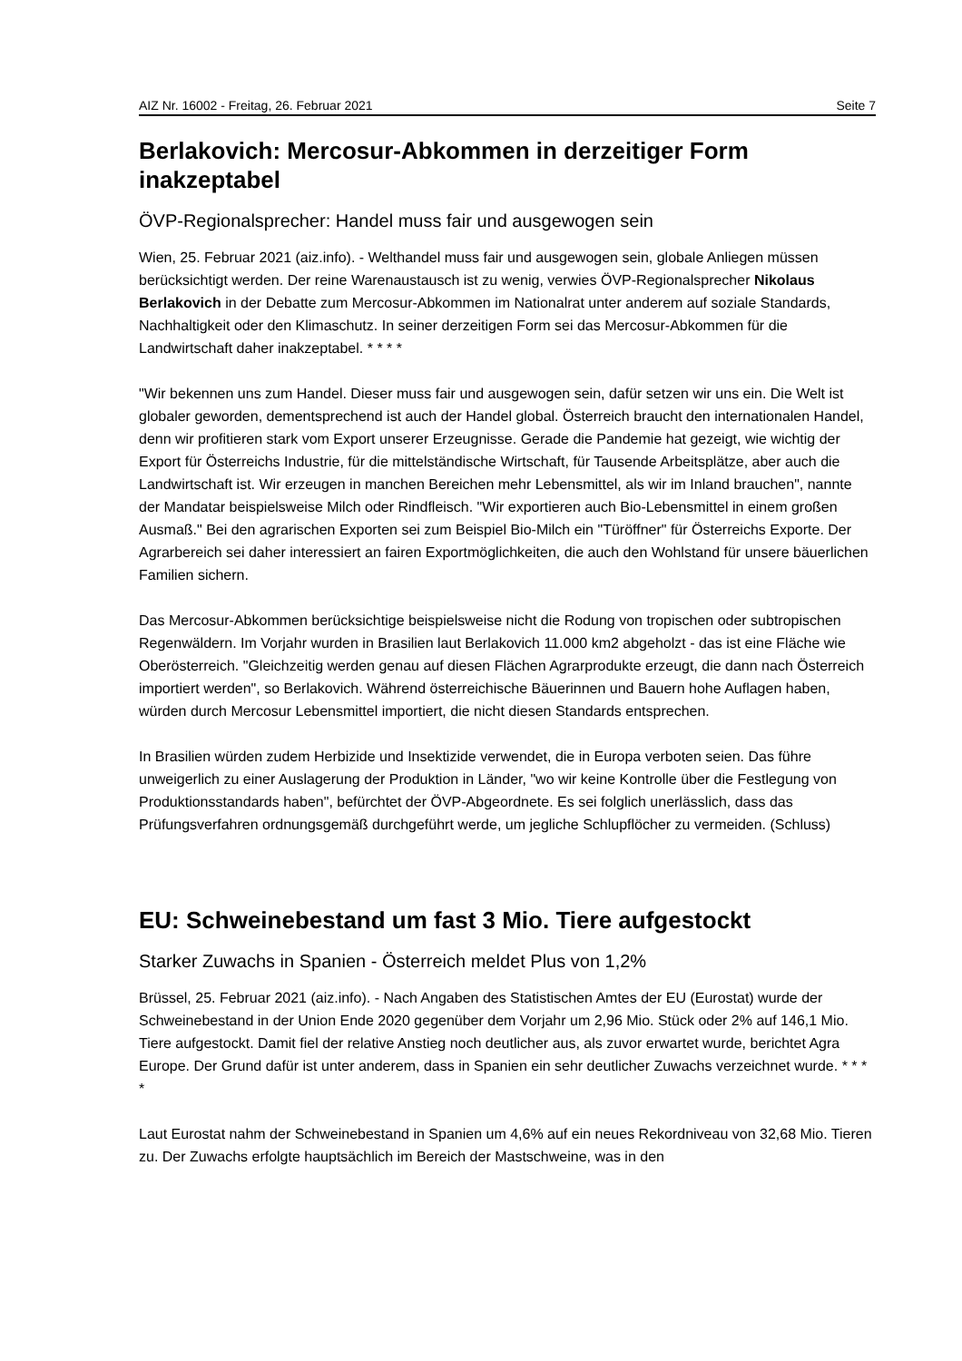AIZ Nr. 16002 - Freitag, 26. Februar 2021 Seite 7
Berlakovich: Mercosur-Abkommen in derzeitiger Form inakzeptabel
ÖVP-Regionalsprecher: Handel muss fair und ausgewogen sein
Wien, 25. Februar 2021 (aiz.info). - Welthandel muss fair und ausgewogen sein, globale Anliegen müssen berücksichtigt werden. Der reine Warenaustausch ist zu wenig, verwies ÖVP-Regionalsprecher Nikolaus Berlakovich in der Debatte zum Mercosur-Abkommen im Nationalrat unter anderem auf soziale Standards, Nachhaltigkeit oder den Klimaschutz. In seiner derzeitigen Form sei das Mercosur-Abkommen für die Landwirtschaft daher inakzeptabel. * * * *
"Wir bekennen uns zum Handel. Dieser muss fair und ausgewogen sein, dafür setzen wir uns ein. Die Welt ist globaler geworden, dementsprechend ist auch der Handel global. Österreich braucht den internationalen Handel, denn wir profitieren stark vom Export unserer Erzeugnisse. Gerade die Pandemie hat gezeigt, wie wichtig der Export für Österreichs Industrie, für die mittelständische Wirtschaft, für Tausende Arbeitsplätze, aber auch die Landwirtschaft ist. Wir erzeugen in manchen Bereichen mehr Lebensmittel, als wir im Inland brauchen", nannte der Mandatar beispielsweise Milch oder Rindfleisch. "Wir exportieren auch Bio-Lebensmittel in einem großen Ausmaß." Bei den agrarischen Exporten sei zum Beispiel Bio-Milch ein "Türöffner" für Österreichs Exporte. Der Agrarbereich sei daher interessiert an fairen Exportmöglichkeiten, die auch den Wohlstand für unsere bäuerlichen Familien sichern.
Das Mercosur-Abkommen berücksichtige beispielsweise nicht die Rodung von tropischen oder subtropischen Regenwäldern. Im Vorjahr wurden in Brasilien laut Berlakovich 11.000 km2 abgeholzt - das ist eine Fläche wie Oberösterreich. "Gleichzeitig werden genau auf diesen Flächen Agrarprodukte erzeugt, die dann nach Österreich importiert werden", so Berlakovich. Während österreichische Bäuerinnen und Bauern hohe Auflagen haben, würden durch Mercosur Lebensmittel importiert, die nicht diesen Standards entsprechen.
In Brasilien würden zudem Herbizide und Insektizide verwendet, die in Europa verboten seien. Das führe unweigerlich zu einer Auslagerung der Produktion in Länder, "wo wir keine Kontrolle über die Festlegung von Produktionsstandards haben", befürchtet der ÖVP-Abgeordnete. Es sei folglich unerlässlich, dass das Prüfungsverfahren ordnungsgemäß durchgeführt werde, um jegliche Schlupflöcher zu vermeiden. (Schluss)
EU: Schweinebestand um fast 3 Mio. Tiere aufgestockt
Starker Zuwachs in Spanien - Österreich meldet Plus von 1,2%
Brüssel, 25. Februar 2021 (aiz.info). - Nach Angaben des Statistischen Amtes der EU (Eurostat) wurde der Schweinebestand in der Union Ende 2020 gegenüber dem Vorjahr um 2,96 Mio. Stück oder 2% auf 146,1 Mio. Tiere aufgestockt. Damit fiel der relative Anstieg noch deutlicher aus, als zuvor erwartet wurde, berichtet Agra Europe. Der Grund dafür ist unter anderem, dass in Spanien ein sehr deutlicher Zuwachs verzeichnet wurde. * * * *
Laut Eurostat nahm der Schweinebestand in Spanien um 4,6% auf ein neues Rekordniveau von 32,68 Mio. Tieren zu. Der Zuwachs erfolgte hauptsächlich im Bereich der Mastschweine, was in den